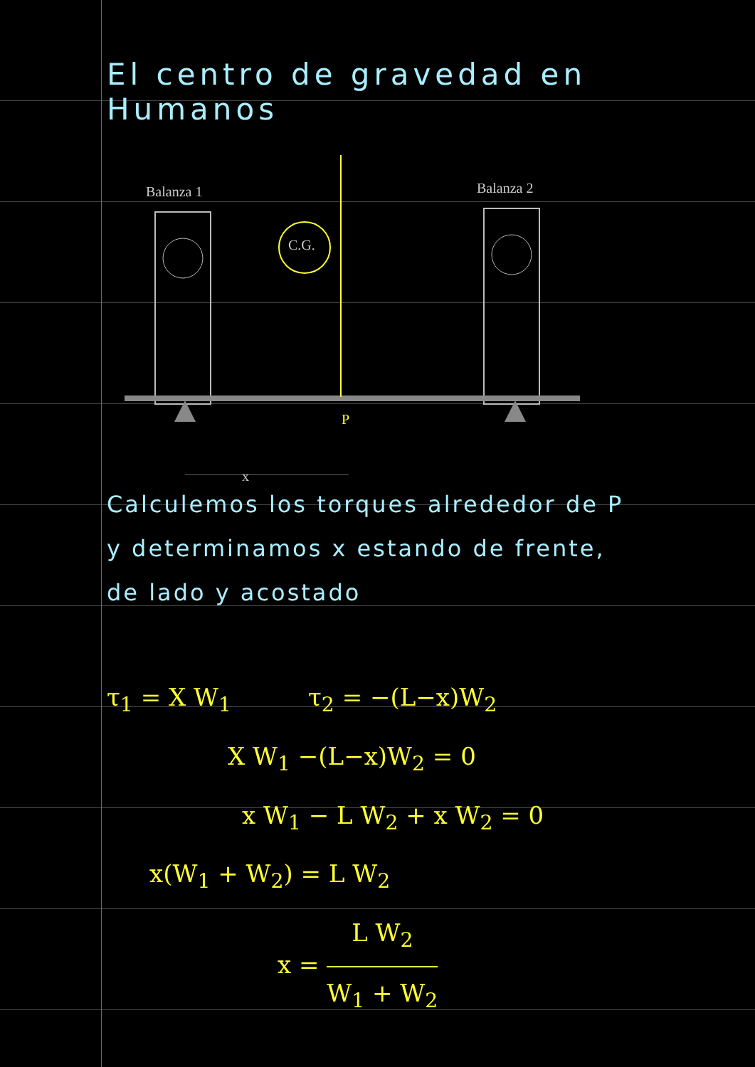El centro de gravedad en Humanos
Balanza 1 Balanza 2
C.G.
x
P
Calculemos los torques alrededor de P
y determinamos x estando de frente,
de lado y acostado
τ<sub>1</sub> = X W<sub>1</sub> τ<sub>2</sub> = −(L−x)W<sub>2</sub>
X W<sub>1</sub> −(L−x)W<sub>2</sub> = 0
x W<sub>1</sub> − L W<sub>2</sub> + x W<sub>2</sub> = 0
x(W<sub>1</sub> + W<sub>2</sub>) = L W<sub>2</sub>
x = L W<sub>2</sub> W<sub>1</sub> + W<sub>2</sub>